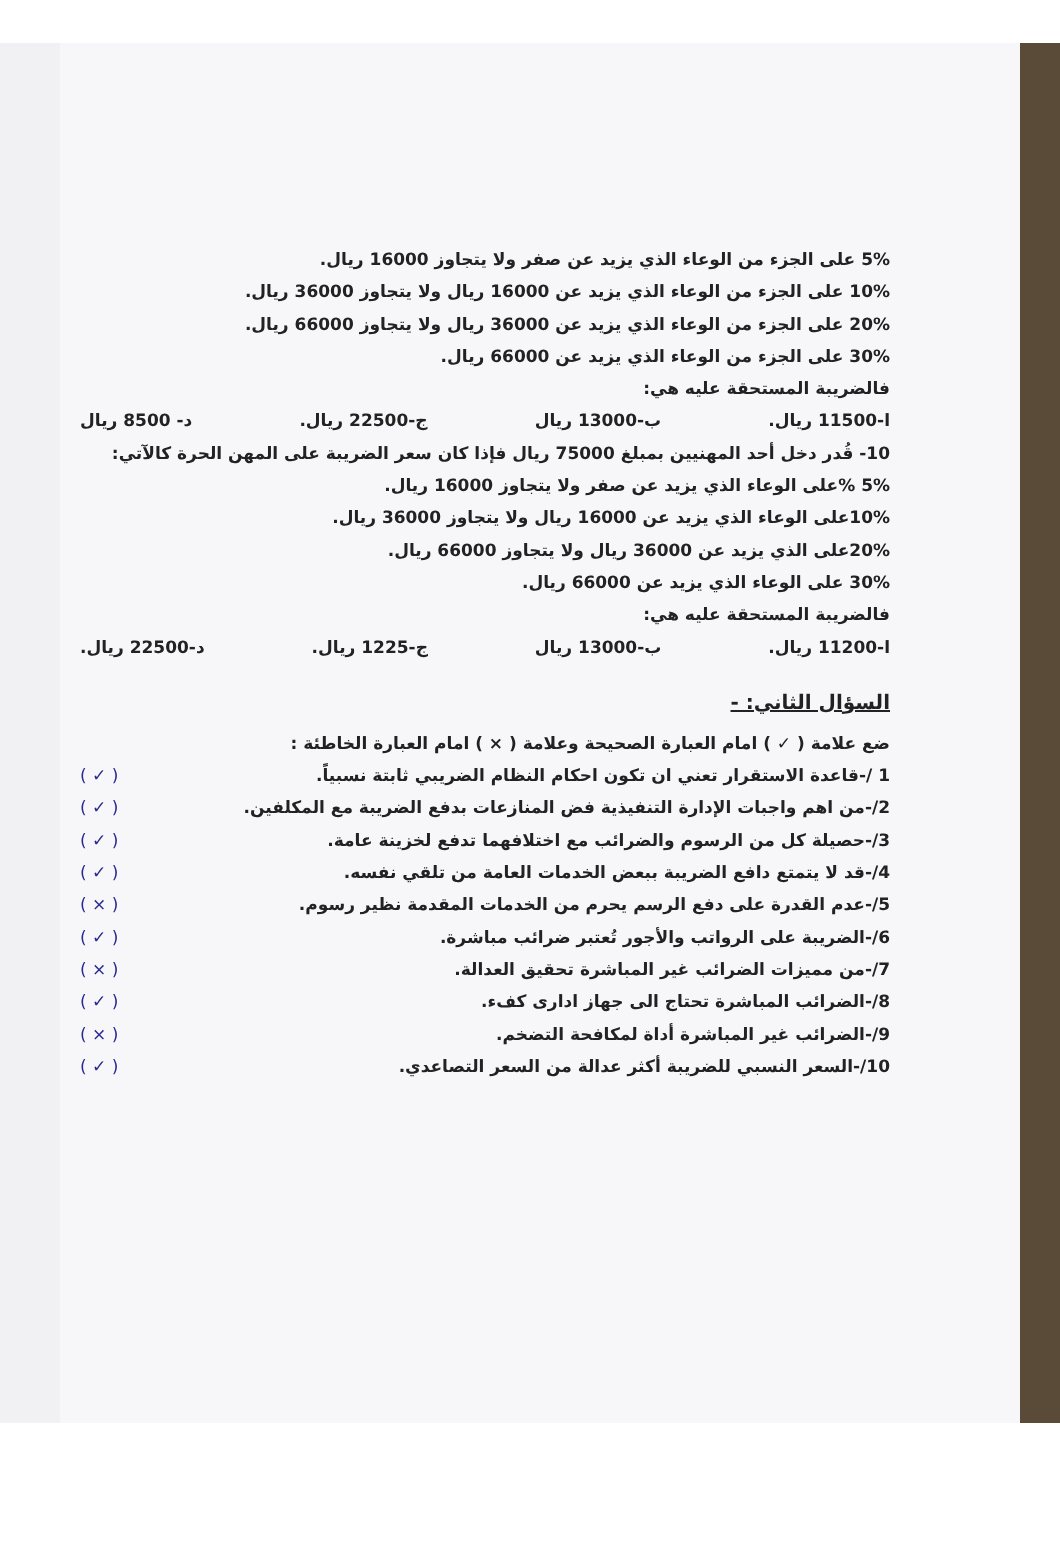5% على الجزء من الوعاء الذي يزيد عن صفر ولا يتجاوز 16000 ريال.
10% على الجزء من الوعاء الذي يزيد عن 16000 ريال ولا يتجاوز 36000 ريال.
20% على الجزء من الوعاء الذي يزيد عن 36000 ريال ولا يتجاوز 66000 ريال.
30% على الجزء من الوعاء الذي يزيد عن 66000 ريال.
فالضريبة المستحقة عليه هي:
ا-11500 ريال. ب-13000 ريال ج-22500 ريال. د- 8500 ريال
10- قُدر دخل أحد المهنيين بمبلغ 75000 ريال فإذا كان سعر الضريبة على المهن الحرة كالآتي:
5% %على الوعاء الذي يزيد عن صفر ولا يتجاوز 16000 ريال.
10%على الوعاء الذي يزيد عن 16000 ريال ولا يتجاوز 36000 ريال.
20%على الذي يزيد عن 36000 ريال ولا يتجاوز 66000 ريال.
30% على الوعاء الذي يزيد عن 66000 ريال.
فالضريبة المستحقة عليه هي:
ا-11200 ريال. ب-13000 ريال ج-1225 ريال. د-22500 ريال.
السؤال الثاني: -
ضع علامة ( ✓ ) امام العبارة الصحيحة وعلامة ( × ) امام العبارة الخاطئة :
1 /-قاعدة الاستقرار تعني ان تكون احكام النظام الضريبي ثابتة نسبياً. ( ✓ )
2/-من اهم واجبات الإدارة التنفيذية فض المنازعات بدفع الضريبة مع المكلفين. ( ✓ )
3/-حصيلة كل من الرسوم والضرائب مع اختلافهما تدفع لخزينة عامة. ( ✓ )
4/-قد لا يتمتع دافع الضريبة ببعض الخدمات العامة من تلقي نفسه. ( ✓ )
5/-عدم القدرة على دفع الرسم يحرم من الخدمات المقدمة نظير رسوم. ( × )
6/-الضريبة على الرواتب والأجور تُعتبر ضرائب مباشرة. ( ✓ )
7/-من مميزات الضرائب غير المباشرة تحقيق العدالة. ( × )
8/-الضرائب المباشرة تحتاج الى جهاز ادارى كفء. ( ✓ )
9/-الضرائب غير المباشرة أداة لمكافحة التضخم. ( × )
10/-السعر النسبي للضريبة أكثر عدالة من السعر التصاعدي. ( ✓ )